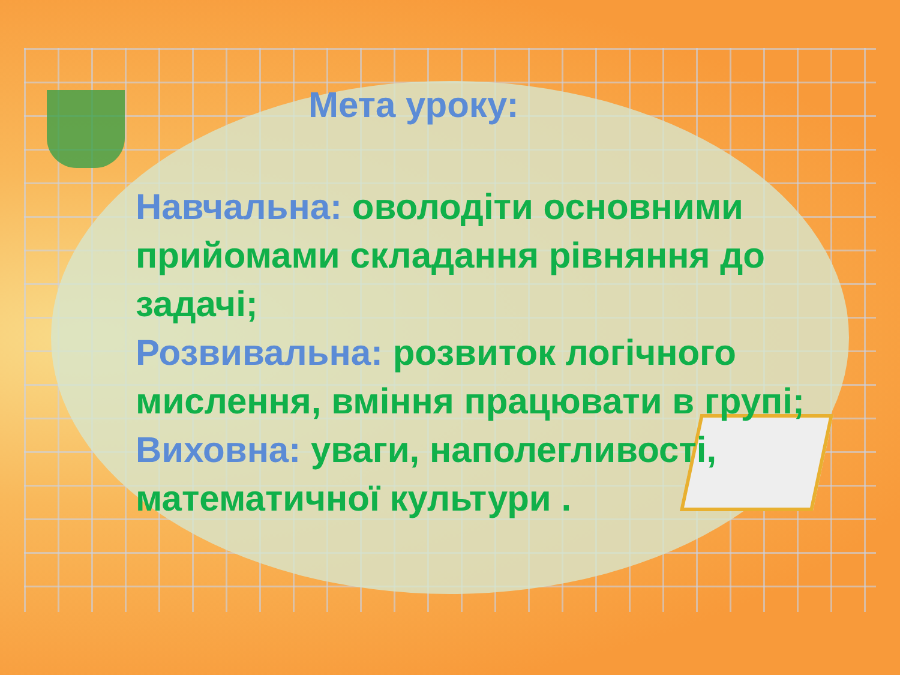Мета уроку:
Навчальна: оволодіти основними прийомами складання рівняння до задачі;
Розвивальна: розвиток логічного мислення, вміння працювати в групі;
Виховна: уваги, наполегливості, математичної культури .